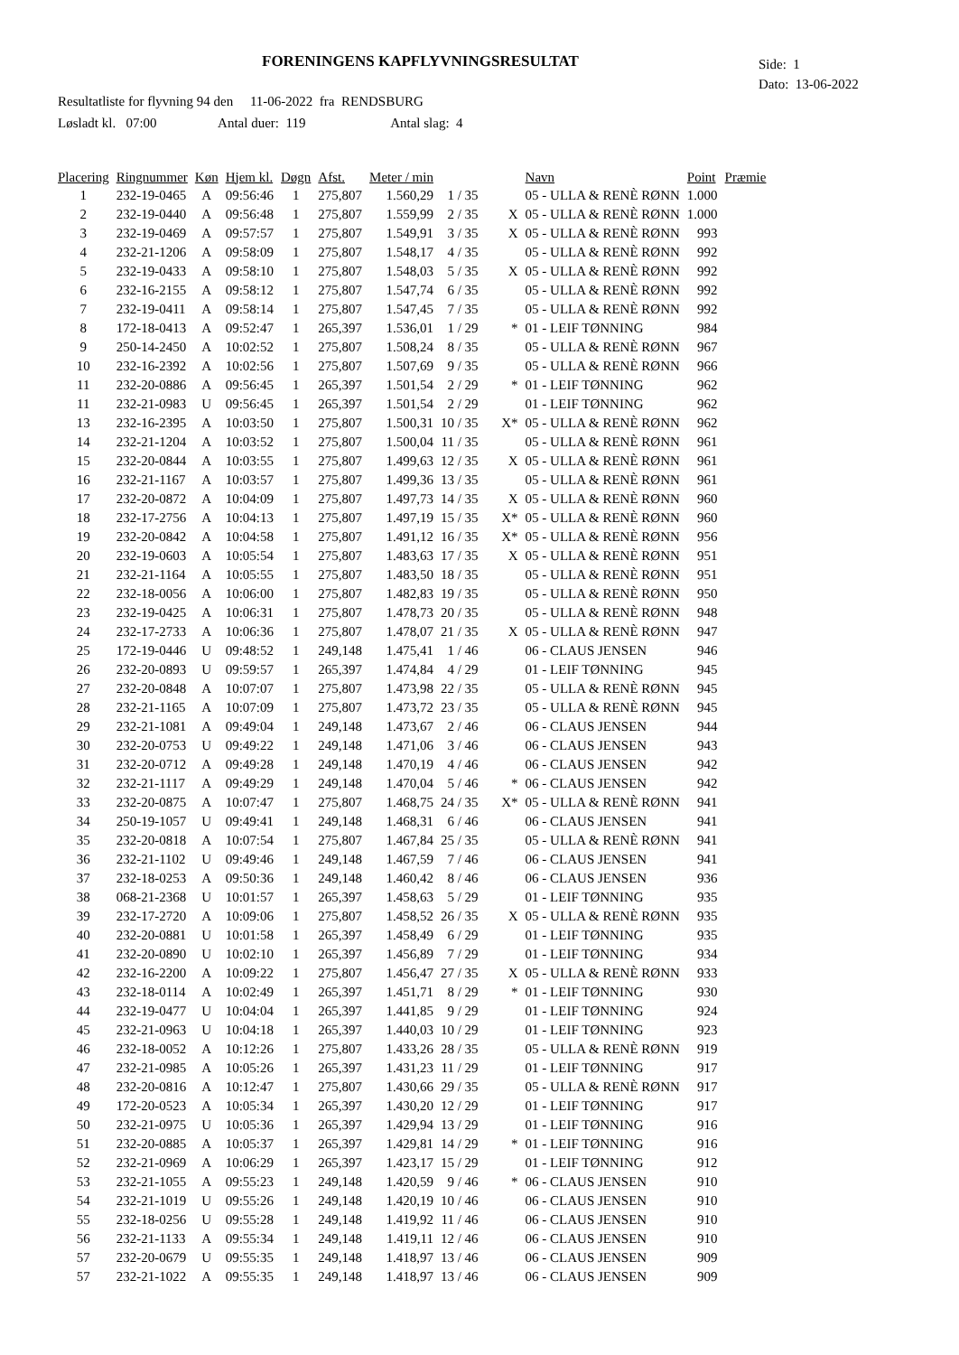FORENINGENS KAPFLYVNINGSRESULTAT
Side: 1
Dato: 13-06-2022
Resultatliste for flyvning 94 den 11-06-2022 fra RENDSBURG
Løsladt kl. 07:00 Antal duer: 119 Antal slag: 4
| Placering | Ringnummer | Køn | Hjem kl. | Døgn | Afst. | Meter / min | | | Navn | Point | Præmie |
| --- | --- | --- | --- | --- | --- | --- | --- | --- | --- | --- | --- |
| 1 | 232-19-0465 | A | 09:56:46 | 1 | 275,807 | 1.560,29 | 1 / 35 | | 05 - ULLA & RENÈ RØNN | 1.000 | |
| 2 | 232-19-0440 | A | 09:56:48 | 1 | 275,807 | 1.559,99 | 2 / 35 | X | 05 - ULLA & RENÈ RØNN | 1.000 | |
| 3 | 232-19-0469 | A | 09:57:57 | 1 | 275,807 | 1.549,91 | 3 / 35 | X | 05 - ULLA & RENÈ RØNN | 993 | |
| 4 | 232-21-1206 | A | 09:58:09 | 1 | 275,807 | 1.548,17 | 4 / 35 | | 05 - ULLA & RENÈ RØNN | 992 | |
| 5 | 232-19-0433 | A | 09:58:10 | 1 | 275,807 | 1.548,03 | 5 / 35 | X | 05 - ULLA & RENÈ RØNN | 992 | |
| 6 | 232-16-2155 | A | 09:58:12 | 1 | 275,807 | 1.547,74 | 6 / 35 | | 05 - ULLA & RENÈ RØNN | 992 | |
| 7 | 232-19-0411 | A | 09:58:14 | 1 | 275,807 | 1.547,45 | 7 / 35 | | 05 - ULLA & RENÈ RØNN | 992 | |
| 8 | 172-18-0413 | A | 09:52:47 | 1 | 265,397 | 1.536,01 | 1 / 29 | * | 01 - LEIF TØNNING | 984 | |
| 9 | 250-14-2450 | A | 10:02:52 | 1 | 275,807 | 1.508,24 | 8 / 35 | | 05 - ULLA & RENÈ RØNN | 967 | |
| 10 | 232-16-2392 | A | 10:02:56 | 1 | 275,807 | 1.507,69 | 9 / 35 | | 05 - ULLA & RENÈ RØNN | 966 | |
| 11 | 232-20-0886 | A | 09:56:45 | 1 | 265,397 | 1.501,54 | 2 / 29 | * | 01 - LEIF TØNNING | 962 | |
| 11 | 232-21-0983 | U | 09:56:45 | 1 | 265,397 | 1.501,54 | 2 / 29 | | 01 - LEIF TØNNING | 962 | |
| 13 | 232-16-2395 | A | 10:03:50 | 1 | 275,807 | 1.500,31 | 10 / 35 | X* | 05 - ULLA & RENÈ RØNN | 962 | |
| 14 | 232-21-1204 | A | 10:03:52 | 1 | 275,807 | 1.500,04 | 11 / 35 | | 05 - ULLA & RENÈ RØNN | 961 | |
| 15 | 232-20-0844 | A | 10:03:55 | 1 | 275,807 | 1.499,63 | 12 / 35 | X | 05 - ULLA & RENÈ RØNN | 961 | |
| 16 | 232-21-1167 | A | 10:03:57 | 1 | 275,807 | 1.499,36 | 13 / 35 | | 05 - ULLA & RENÈ RØNN | 961 | |
| 17 | 232-20-0872 | A | 10:04:09 | 1 | 275,807 | 1.497,73 | 14 / 35 | X | 05 - ULLA & RENÈ RØNN | 960 | |
| 18 | 232-17-2756 | A | 10:04:13 | 1 | 275,807 | 1.497,19 | 15 / 35 | X* | 05 - ULLA & RENÈ RØNN | 960 | |
| 19 | 232-20-0842 | A | 10:04:58 | 1 | 275,807 | 1.491,12 | 16 / 35 | X* | 05 - ULLA & RENÈ RØNN | 956 | |
| 20 | 232-19-0603 | A | 10:05:54 | 1 | 275,807 | 1.483,63 | 17 / 35 | X | 05 - ULLA & RENÈ RØNN | 951 | |
| 21 | 232-21-1164 | A | 10:05:55 | 1 | 275,807 | 1.483,50 | 18 / 35 | | 05 - ULLA & RENÈ RØNN | 951 | |
| 22 | 232-18-0056 | A | 10:06:00 | 1 | 275,807 | 1.482,83 | 19 / 35 | | 05 - ULLA & RENÈ RØNN | 950 | |
| 23 | 232-19-0425 | A | 10:06:31 | 1 | 275,807 | 1.478,73 | 20 / 35 | | 05 - ULLA & RENÈ RØNN | 948 | |
| 24 | 232-17-2733 | A | 10:06:36 | 1 | 275,807 | 1.478,07 | 21 / 35 | X | 05 - ULLA & RENÈ RØNN | 947 | |
| 25 | 172-19-0446 | U | 09:48:52 | 1 | 249,148 | 1.475,41 | 1 / 46 | | 06 - CLAUS JENSEN | 946 | |
| 26 | 232-20-0893 | U | 09:59:57 | 1 | 265,397 | 1.474,84 | 4 / 29 | | 01 - LEIF TØNNING | 945 | |
| 27 | 232-20-0848 | A | 10:07:07 | 1 | 275,807 | 1.473,98 | 22 / 35 | | 05 - ULLA & RENÈ RØNN | 945 | |
| 28 | 232-21-1165 | A | 10:07:09 | 1 | 275,807 | 1.473,72 | 23 / 35 | | 05 - ULLA & RENÈ RØNN | 945 | |
| 29 | 232-21-1081 | A | 09:49:04 | 1 | 249,148 | 1.473,67 | 2 / 46 | | 06 - CLAUS JENSEN | 944 | |
| 30 | 232-20-0753 | U | 09:49:22 | 1 | 249,148 | 1.471,06 | 3 / 46 | | 06 - CLAUS JENSEN | 943 | |
| 31 | 232-20-0712 | A | 09:49:28 | 1 | 249,148 | 1.470,19 | 4 / 46 | | 06 - CLAUS JENSEN | 942 | |
| 32 | 232-21-1117 | A | 09:49:29 | 1 | 249,148 | 1.470,04 | 5 / 46 | * | 06 - CLAUS JENSEN | 942 | |
| 33 | 232-20-0875 | A | 10:07:47 | 1 | 275,807 | 1.468,75 | 24 / 35 | X* | 05 - ULLA & RENÈ RØNN | 941 | |
| 34 | 250-19-1057 | U | 09:49:41 | 1 | 249,148 | 1.468,31 | 6 / 46 | | 06 - CLAUS JENSEN | 941 | |
| 35 | 232-20-0818 | A | 10:07:54 | 1 | 275,807 | 1.467,84 | 25 / 35 | | 05 - ULLA & RENÈ RØNN | 941 | |
| 36 | 232-21-1102 | U | 09:49:46 | 1 | 249,148 | 1.467,59 | 7 / 46 | | 06 - CLAUS JENSEN | 941 | |
| 37 | 232-18-0253 | A | 09:50:36 | 1 | 249,148 | 1.460,42 | 8 / 46 | | 06 - CLAUS JENSEN | 936 | |
| 38 | 068-21-2368 | U | 10:01:57 | 1 | 265,397 | 1.458,63 | 5 / 29 | | 01 - LEIF TØNNING | 935 | |
| 39 | 232-17-2720 | A | 10:09:06 | 1 | 275,807 | 1.458,52 | 26 / 35 | X | 05 - ULLA & RENÈ RØNN | 935 | |
| 40 | 232-20-0881 | U | 10:01:58 | 1 | 265,397 | 1.458,49 | 6 / 29 | | 01 - LEIF TØNNING | 935 | |
| 41 | 232-20-0890 | U | 10:02:10 | 1 | 265,397 | 1.456,89 | 7 / 29 | | 01 - LEIF TØNNING | 934 | |
| 42 | 232-16-2200 | A | 10:09:22 | 1 | 275,807 | 1.456,47 | 27 / 35 | X | 05 - ULLA & RENÈ RØNN | 933 | |
| 43 | 232-18-0114 | A | 10:02:49 | 1 | 265,397 | 1.451,71 | 8 / 29 | * | 01 - LEIF TØNNING | 930 | |
| 44 | 232-19-0477 | U | 10:04:04 | 1 | 265,397 | 1.441,85 | 9 / 29 | | 01 - LEIF TØNNING | 924 | |
| 45 | 232-21-0963 | U | 10:04:18 | 1 | 265,397 | 1.440,03 | 10 / 29 | | 01 - LEIF TØNNING | 923 | |
| 46 | 232-18-0052 | A | 10:12:26 | 1 | 275,807 | 1.433,26 | 28 / 35 | | 05 - ULLA & RENÈ RØNN | 919 | |
| 47 | 232-21-0985 | A | 10:05:26 | 1 | 265,397 | 1.431,23 | 11 / 29 | | 01 - LEIF TØNNING | 917 | |
| 48 | 232-20-0816 | A | 10:12:47 | 1 | 275,807 | 1.430,66 | 29 / 35 | | 05 - ULLA & RENÈ RØNN | 917 | |
| 49 | 172-20-0523 | A | 10:05:34 | 1 | 265,397 | 1.430,20 | 12 / 29 | | 01 - LEIF TØNNING | 917 | |
| 50 | 232-21-0975 | U | 10:05:36 | 1 | 265,397 | 1.429,94 | 13 / 29 | | 01 - LEIF TØNNING | 916 | |
| 51 | 232-20-0885 | A | 10:05:37 | 1 | 265,397 | 1.429,81 | 14 / 29 | * | 01 - LEIF TØNNING | 916 | |
| 52 | 232-21-0969 | A | 10:06:29 | 1 | 265,397 | 1.423,17 | 15 / 29 | | 01 - LEIF TØNNING | 912 | |
| 53 | 232-21-1055 | A | 09:55:23 | 1 | 249,148 | 1.420,59 | 9 / 46 | * | 06 - CLAUS JENSEN | 910 | |
| 54 | 232-21-1019 | U | 09:55:26 | 1 | 249,148 | 1.420,19 | 10 / 46 | | 06 - CLAUS JENSEN | 910 | |
| 55 | 232-18-0256 | U | 09:55:28 | 1 | 249,148 | 1.419,92 | 11 / 46 | | 06 - CLAUS JENSEN | 910 | |
| 56 | 232-21-1133 | A | 09:55:34 | 1 | 249,148 | 1.419,11 | 12 / 46 | | 06 - CLAUS JENSEN | 910 | |
| 57 | 232-20-0679 | U | 09:55:35 | 1 | 249,148 | 1.418,97 | 13 / 46 | | 06 - CLAUS JENSEN | 909 | |
| 57 | 232-21-1022 | A | 09:55:35 | 1 | 249,148 | 1.418,97 | 13 / 46 | | 06 - CLAUS JENSEN | 909 | |